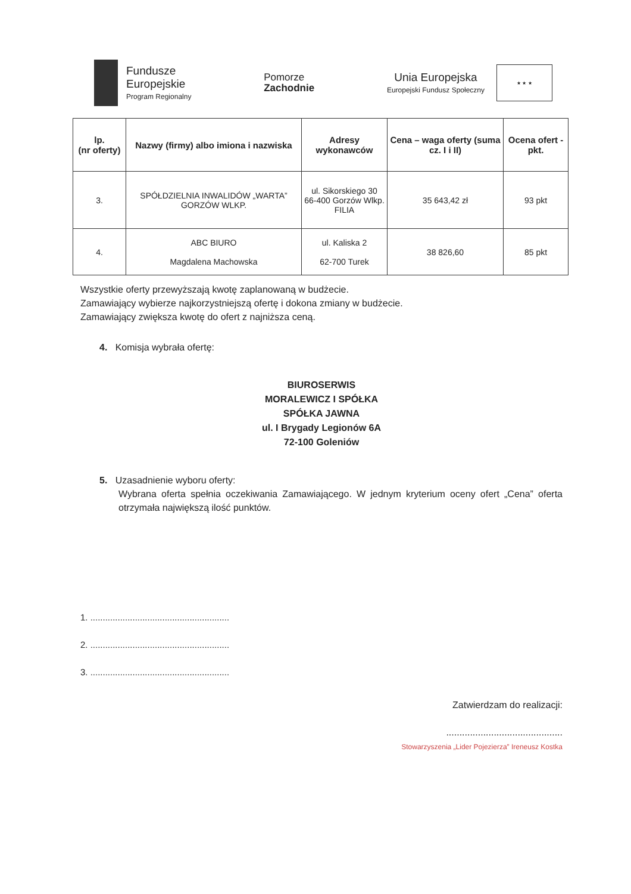Fundusze
Europejskie
Program Regionalny
Pomorze
Zachodnie
Unia Europejska
Europejski Fundusz Społeczny
★ ★ ★
| lp. (nr oferty) | Nazwy (firmy) albo imiona i nazwiska | Adresy wykonawców | Cena – waga oferty (suma cz. I i II) | Ocena ofert - pkt. |
| --- | --- | --- | --- | --- |
| 3. | SPÓŁDZIELNIA INWALIDÓW „WARTA” GORZÓW WLKP. | ul. Sikorskiego 30 66-400 Gorzów Wlkp. FILIA | 35 643,42 zł | 93 pkt |
| 4. | ABC BIURO Magdalena Machowska | ul. Kaliska 2 62-700 Turek | 38 826,60 | 85 pkt |
Wszystkie oferty przewyższają kwotę zaplanowaną w budżecie.
Zamawiający wybierze najkorzystniejszą ofertę i dokona zmiany w budżecie.
Zamawiający zwiększa kwotę do ofert z najniższa ceną.
4. Komisja wybrała ofertę:
BIUROSERWIS
MORALEWICZ I SPÓŁKA
SPÓŁKA JAWNA
ul. I Brygady Legionów 6A
72-100 Goleniów
5. Uzasadnienie wyboru oferty:
Wybrana oferta spełnia oczekiwania Zamawiającego. W jednym kryterium oceny ofert „Cena” oferta otrzymała największą ilość punktów.
1. ........................................................
2. ........................................................
3. ........................................................
Zatwierdzam do realizacji:
............................................
Stowarzyszenia „Lider Pojezierza” Ireneusz Kostka